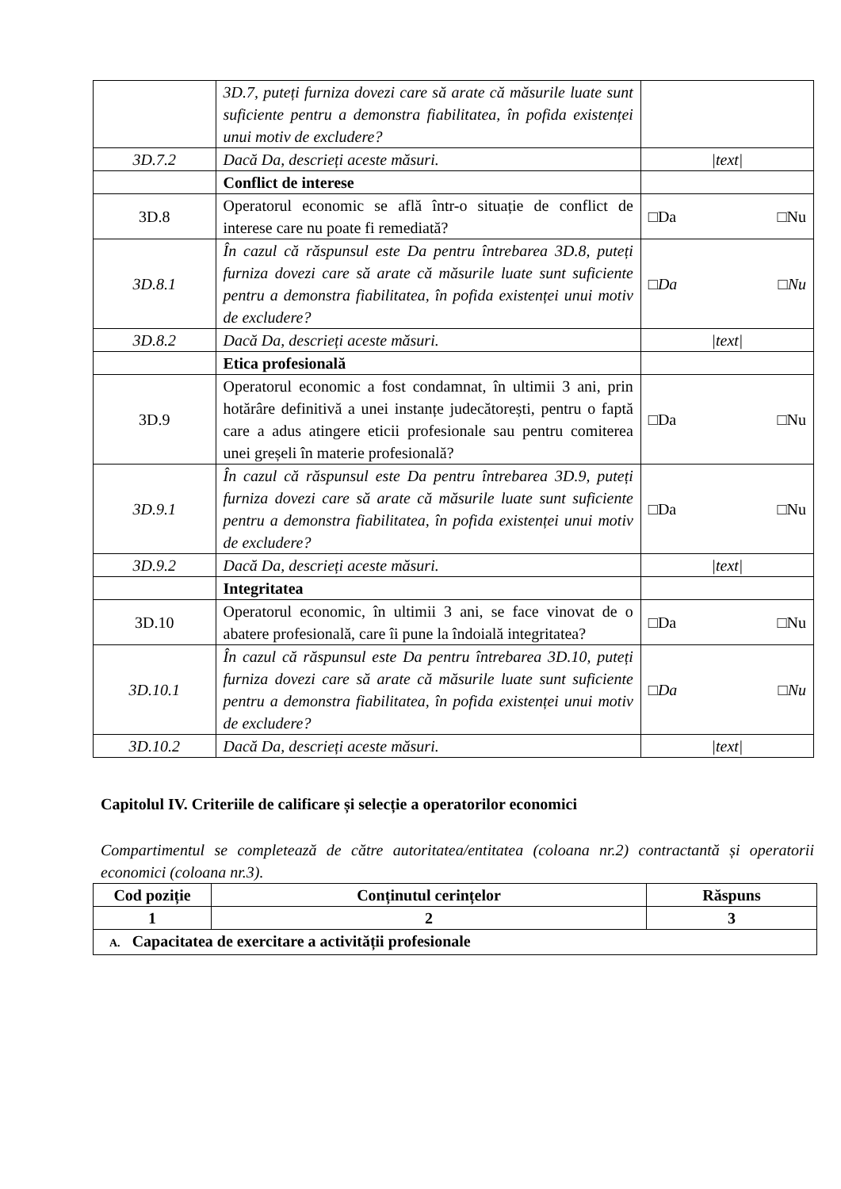| | 3D.7, puteți furniza dovezi care să arate că măsurile luate sunt suficiente pentru a demonstra fiabilitatea, în pofida existenței unui motiv de excludere? | |
| 3D.7.2 | Dacă Da, descrieți aceste măsuri. | /text/ |
| | Conflict de interese | |
| 3D.8 | Operatorul economic se află într-o situație de conflict de interese care nu poate fi remediată? | □Da □Nu |
| 3D.8.1 | În cazul că răspunsul este Da pentru întrebarea 3D.8, puteți furniza dovezi care să arate că măsurile luate sunt suficiente pentru a demonstra fiabilitatea, în pofida existenței unui motiv de excludere? | □Da □Nu |
| 3D.8.2 | Dacă Da, descrieți aceste măsuri. | /text/ |
| | Etica profesională | |
| 3D.9 | Operatorul economic a fost condamnat, în ultimii 3 ani, prin hotărâre definitivă a unei instanțe judecătorești, pentru o faptă care a adus atingere eticii profesionale sau pentru comiterea unei greșeli în materie profesională? | □Da □Nu |
| 3D.9.1 | În cazul că răspunsul este Da pentru întrebarea 3D.9, puteți furniza dovezi care să arate că măsurile luate sunt suficiente pentru a demonstra fiabilitatea, în pofida existenței unui motiv de excludere? | □Da □Nu |
| 3D.9.2 | Dacă Da, descrieți aceste măsuri. | /text/ |
| | Integritatea | |
| 3D.10 | Operatorul economic, în ultimii 3 ani, se face vinovat de o abatere profesională, care îi pune la îndoială integritatea? | □Da □Nu |
| 3D.10.1 | În cazul că răspunsul este Da pentru întrebarea 3D.10, puteți furniza dovezi care să arate că măsurile luate sunt suficiente pentru a demonstra fiabilitatea, în pofida existenței unui motiv de excludere? | □Da □Nu |
| 3D.10.2 | Dacă Da, descrieți aceste măsuri. | /text/ |
Capitolul IV. Criteriile de calificare și selecție a operatorilor economici
Compartimentul se completează de către autoritatea/entitatea (coloana nr.2) contractantă și operatorii economici (coloana nr.3).
| Cod poziție | Conținutul cerințelor | Răspuns |
| --- | --- | --- |
| 1 | 2 | 3 |
| A. Capacitatea de exercitare a activității profesionale | | |